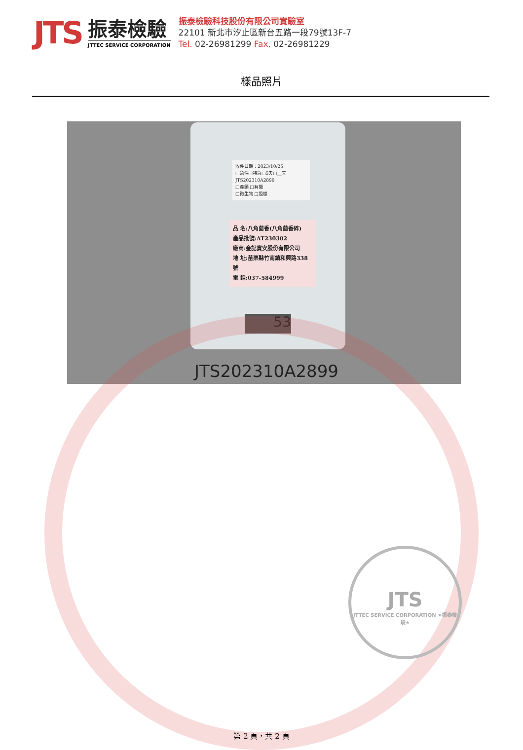JTS
振泰檢驗
JTTEC SERVICE CORPORATION
振泰檢驗科技股份有限公司實驗室
22101 新北市汐止區新台五路一段79號13F-7
Tel. 02-26981299 Fax. 02-26981229
樣品照片
收件日期：2023/10/25
□急件□特急□5天□__天
JTS202310A2899
□產銷 □有機
□微生物 □退樣
品 名:八角茴香(八角茴香碎)
產品批號:AT230302
廠商:金記實安股份有限公司
地 址:苗栗縣竹南鎮和興路338號
電 話:037-584999
53
JTS202310A2899
JTS
JTTEC SERVICE CORPORATION ★振泰檢驗★
第 2 頁，共 2 頁